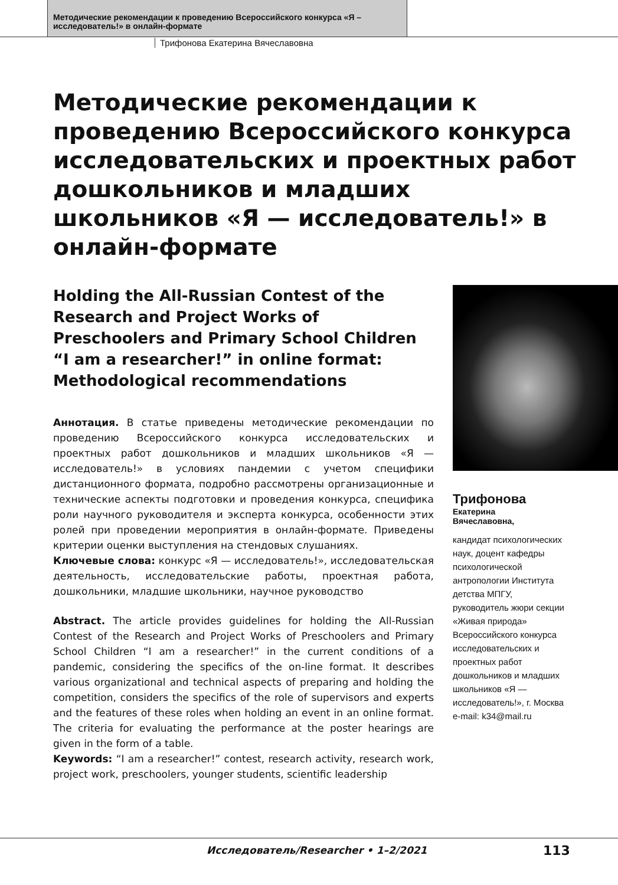Методические рекомендации к проведению Всероссийского конкурса «Я – исследователь!» в онлайн-формате
Трифонова Екатерина Вячеславовна
Методические рекомендации к проведению Всероссийского конкурса исследовательских и проектных работ дошкольников и младших школьников «Я — исследователь!» в онлайн-формате
Holding the All-Russian Contest of the Research and Project Works of Preschoolers and Primary School Children “I am a researcher!” in online format: Methodological recommendations
Аннотация. В статье приведены методические рекомендации по проведению Всероссийского конкурса исследовательских и проектных работ дошкольников и младших школьников «Я — исследователь!» в условиях пандемии с учетом специфики дистанционного формата, подробно рассмотрены организационные и технические аспекты подготовки и проведения конкурса, специфика роли научного руководителя и эксперта конкурса, особенности этих ролей при проведении мероприятия в онлайн-формате. Приведены критерии оценки выступления на стендовых слушаниях.
Ключевые слова: конкурс «Я — исследователь!», исследовательская деятельность, исследовательские работы, проектная работа, дошкольники, младшие школьники, научное руководство
Abstract. The article provides guidelines for holding the All-Russian Contest of the Research and Project Works of Preschoolers and Primary School Children “I am a researcher!” in the current conditions of a pandemic, considering the specifics of the on-line format. It describes various organizational and technical aspects of preparing and holding the competition, considers the specifics of the role of supervisors and experts and the features of these roles when holding an event in an online format. The criteria for evaluating the performance at the poster hearings are given in the form of a table.
Keywords: “I am a researcher!” contest, research activity, research work, project work, preschoolers, younger students, scientific leadership
Трифонова
Екатерина
Вячеславовна,
кандидат психологических наук, доцент кафедры психологической антропологии Института детства МПГУ, руководитель жюри секции «Живая природа» Всероссийского конкурса исследовательских и проектных работ дошкольников и младших школьников «Я — исследователь!», г. Москва
e-mail: k34@mail.ru
Исследователь/Researcher • 1–2/2021 113